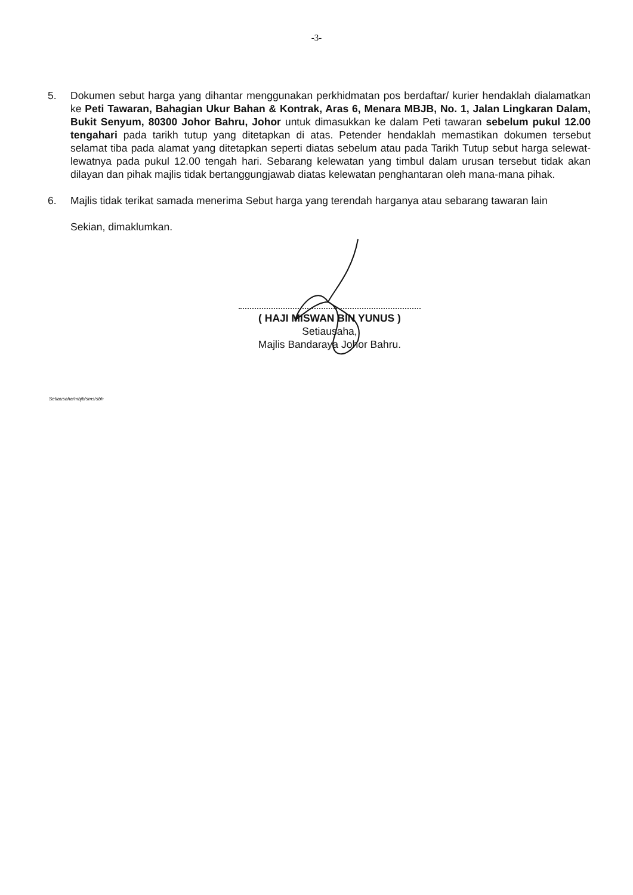-3-
5. Dokumen sebut harga yang dihantar menggunakan perkhidmatan pos berdaftar/ kurier hendaklah dialamatkan ke Peti Tawaran, Bahagian Ukur Bahan & Kontrak, Aras 6, Menara MBJB, No. 1, Jalan Lingkaran Dalam, Bukit Senyum, 80300 Johor Bahru, Johor untuk dimasukkan ke dalam Peti tawaran sebelum pukul 12.00 tengahari pada tarikh tutup yang ditetapkan di atas. Petender hendaklah memastikan dokumen tersebut selamat tiba pada alamat yang ditetapkan seperti diatas sebelum atau pada Tarikh Tutup sebut harga selewat-lewatnya pada pukul 12.00 tengah hari. Sebarang kelewatan yang timbul dalam urusan tersebut tidak akan dilayan dan pihak majlis tidak bertanggungjawab diatas kelewatan penghantaran oleh mana-mana pihak.
6. Majlis tidak terikat samada menerima Sebut harga yang terendah harganya atau sebarang tawaran lain
Sekian, dimaklumkan.
( HAJI MISWAN BIN YUNUS )
Setiausaha,
Majlis Bandaraya Johor Bahru.
Setiausaha/mbjb/sms/sbh